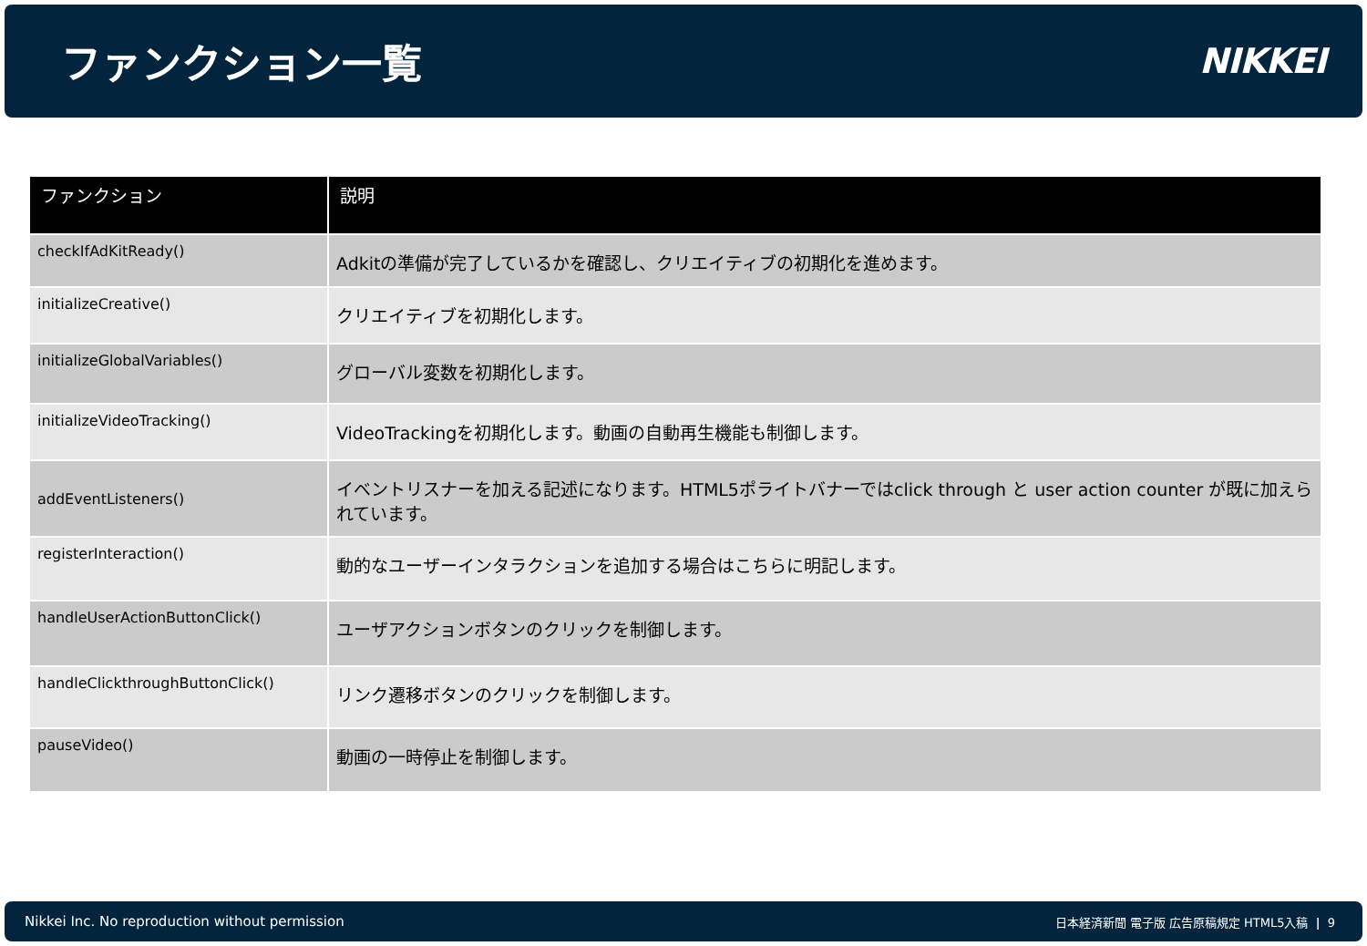ファンクション一覧
NIKKEI
| ファンクション | 説明 |
| --- | --- |
| checkIfAdKitReady() | Adkitの準備が完了しているかを確認し、クリエイティブの初期化を進めます。 |
| initializeCreative() | クリエイティブを初期化します。 |
| initializeGlobalVariables() | グローバル変数を初期化します。 |
| initializeVideoTracking() | VideoTrackingを初期化します。動画の自動再生機能も制御します。 |
| addEventListeners() | イベントリスナーを加える記述になります。HTML5ポライトバナーではclick through と user action counter が既に加えられています。 |
| registerInteraction() | 動的なユーザーインタラクションを追加する場合はこちらに明記します。 |
| handleUserActionButtonClick() | ユーザアクションボタンのクリックを制御します。 |
| handleClickthroughButtonClick() | リンク遷移ボタンのクリックを制御します。 |
| pauseVideo() | 動画の一時停止を制御します。 |
Nikkei Inc. No reproduction without permission
日本経済新聞 電子版 広告原稿規定 HTML5入稿 | 9